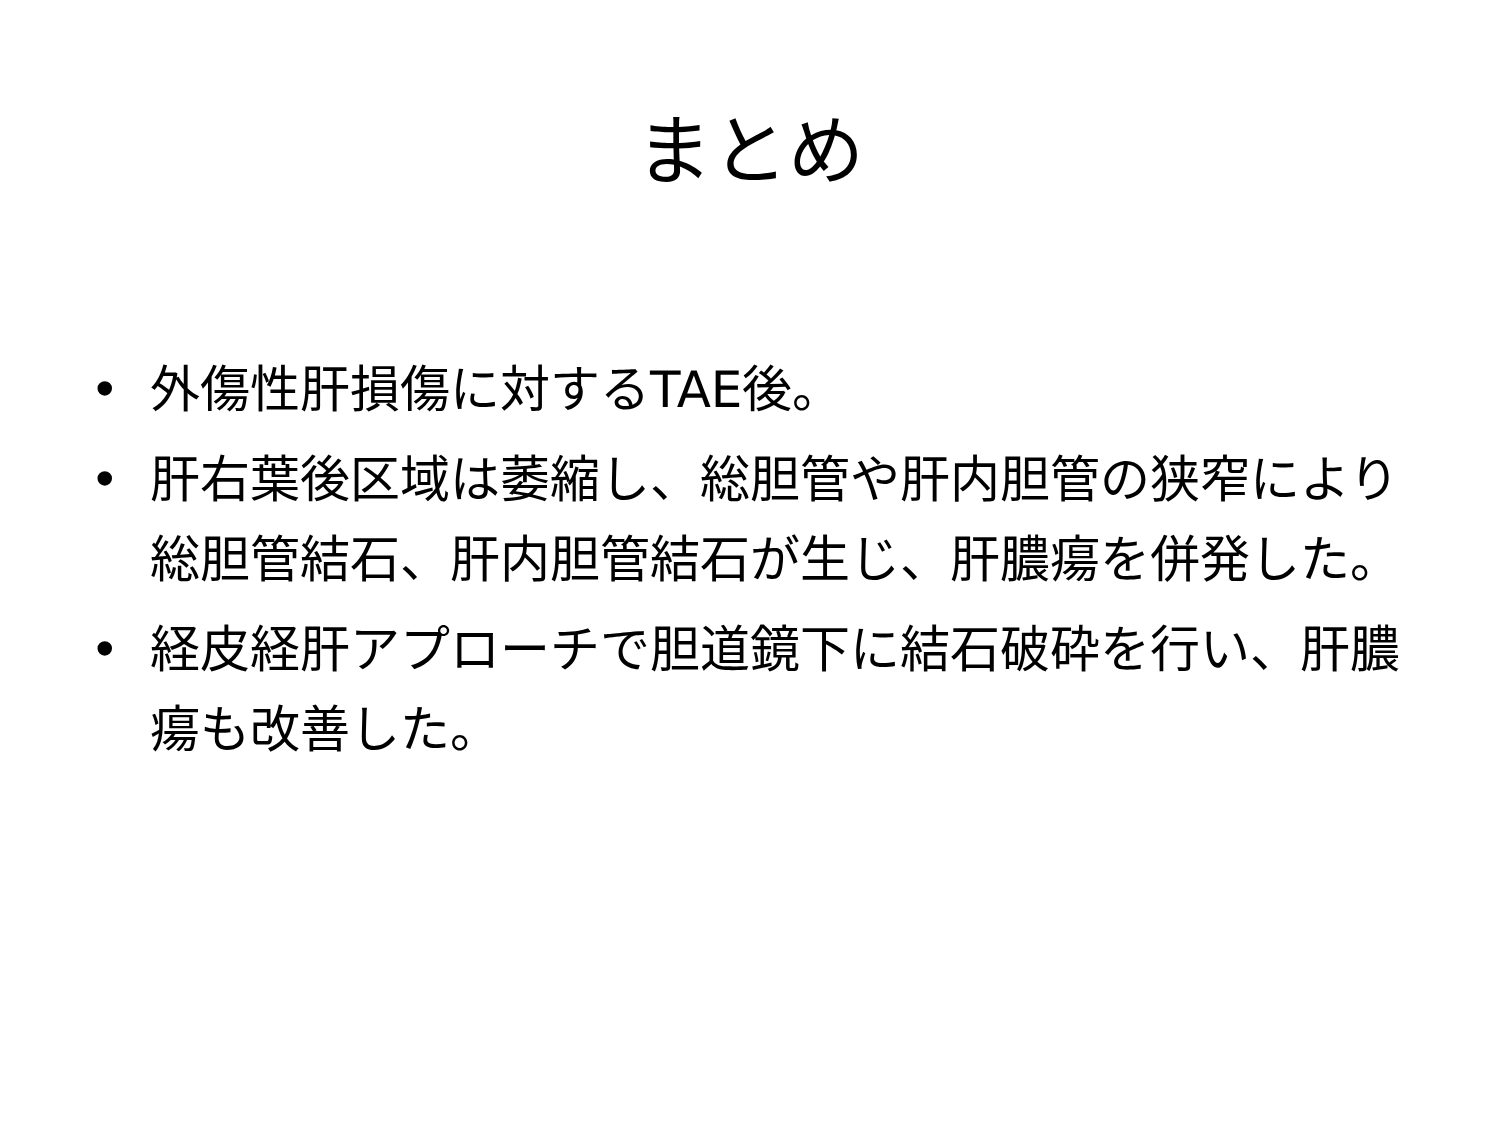まとめ
• 外傷性肝損傷に対するTAE後。
• 肝右葉後区域は萎縮し、総胆管や肝内胆管の狭窄により総胆管結石、肝内胆管結石が生じ、肝膿瘍を併発した。
• 経皮経肝アプローチで胆道鏡下に結石破砕を行い、肝膿瘍も改善した。